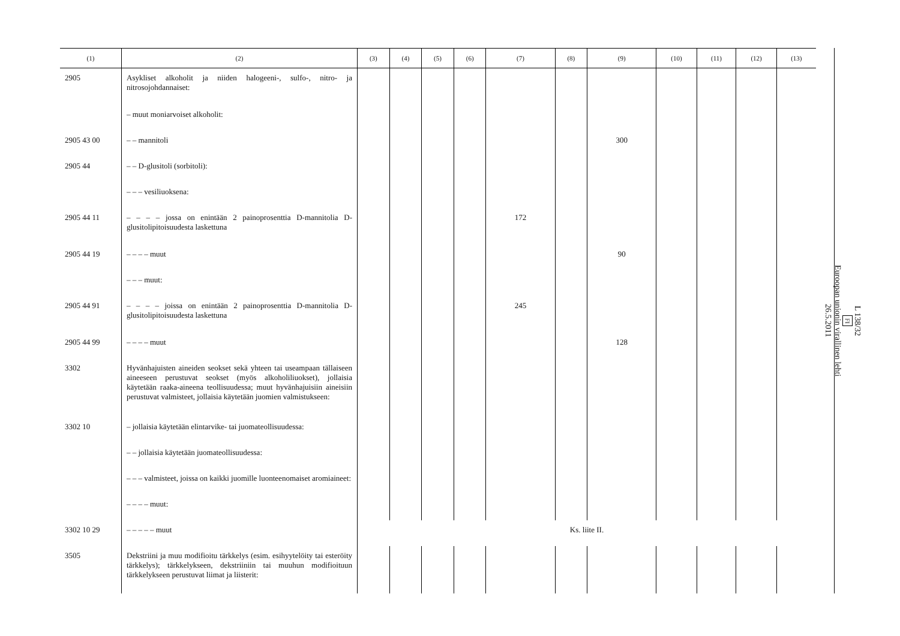| (1) | (2) | (3) | (4) | (5) | (6) | (7) | (8) | (9) | (10) | (11) | (12) | (13) |
| --- | --- | --- | --- | --- | --- | --- | --- | --- | --- | --- | --- | --- |
| 2905 | Asykliset alkoholit ja niiden halogeeni-, sulfo-, nitro- ja nitrosojohdannaiset: | | | | | | | | | | | |
| | – muut moniarvoiset alkoholit: | | | | | | | | | | | |
| 2905 43 00 | – – mannitoli | | | | | | | 300 | | | | |
| 2905 44 | – – D-glusitoli (sorbitoli): | | | | | | | | | | | |
| | – – – vesiliuoksena: | | | | | | | | | | | |
| 2905 44 11 | – – – – jossa on enintään 2 painoprosenttia D-mannitolia D-glusitolipitoisuudesta laskettuna | | | | | 172 | | | | | | |
| 2905 44 19 | – – – – muut | | | | | | | 90 | | | | |
| | – – – muut: | | | | | | | | | | | |
| 2905 44 91 | – – – – joissa on enintään 2 painoprosenttia D-mannitolia D-glusitolipitoisuudesta laskettuna | | | | | 245 | | | | | | |
| 2905 44 99 | – – – – muut | | | | | | | 128 | | | | |
| 3302 | Hyvänhajuisten aineiden seokset sekä yhteen tai useampaan tällaiseen aineeseen perustuvat seokset (myös alkoholiliuokset), jollaisia käytetään raaka-aineena teollisuudessa; muut hyvänhajuisiin aineisiin perustuvat valmisteet, jollaisia käytetään juomien valmistukseen: | | | | | | | | | | | |
| 3302 10 | – jollaisia käytetään elintarvike- tai juomateollisuudessa: | | | | | | | | | | | |
| | – – jollaisia käytetään juomateollisuudessa: | | | | | | | | | | | |
| | – – – valmisteet, joissa on kaikki juomille luonteenomaiset aromiaineet: | | | | | | | | | | | |
| | – – – – muut: | | | | | | | | | | | |
| 3302 10 29 | – – – – – muut | Ks. liite II. | | | | | | | | | | |
| 3505 | Dekstriini ja muu modifioitu tärkkelys (esim. esihyytelöity tai esteröity tärkkelys); tärkkelykseen, dekstriiniin tai muuhun modifioituun tärkkelykseen perustuvat liimat ja liisterit: | | | | | | | | | | | |
L 138/32
FI
Euroopan unionin virallinen lehti
26.5.2011